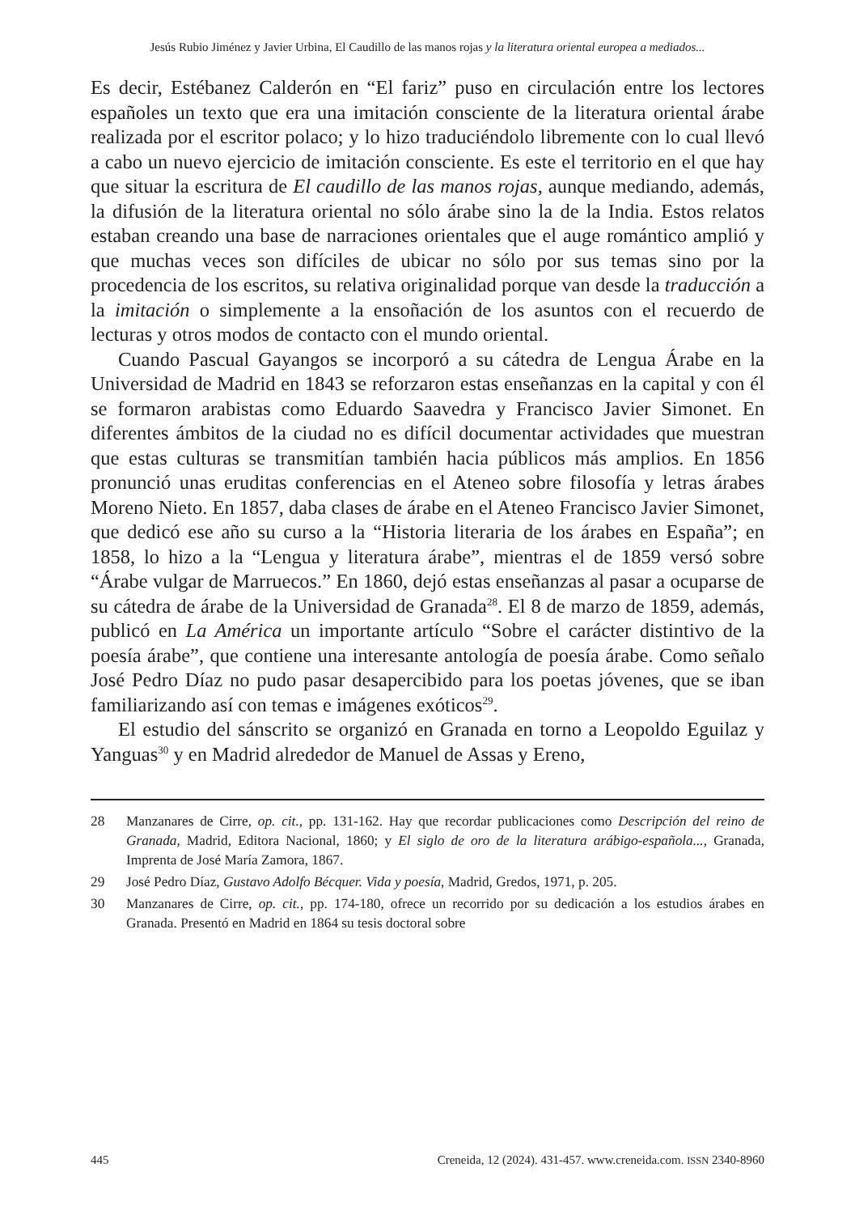Jesús Rubio Jiménez y Javier Urbina, El Caudillo de las manos rojas y la literatura oriental europea a mediados...
Es decir, Estébanez Calderón en “El fariz” puso en circulación entre los lectores españoles un texto que era una imitación consciente de la literatura oriental árabe realizada por el escritor polaco; y lo hizo traduciéndolo libremente con lo cual llevó a cabo un nuevo ejercicio de imitación consciente. Es este el territorio en el que hay que situar la escritura de El caudillo de las manos rojas, aunque mediando, además, la difusión de la literatura oriental no sólo árabe sino la de la India. Estos relatos estaban creando una base de narraciones orientales que el auge romántico amplió y que muchas veces son difíciles de ubicar no sólo por sus temas sino por la procedencia de los escritos, su relativa originalidad porque van desde la traducción a la imitación o simplemente a la ensoñación de los asuntos con el recuerdo de lecturas y otros modos de contacto con el mundo oriental.
Cuando Pascual Gayangos se incorporó a su cátedra de Lengua Árabe en la Universidad de Madrid en 1843 se reforzaron estas enseñanzas en la capital y con él se formaron arabistas como Eduardo Saavedra y Francisco Javier Simonet. En diferentes ámbitos de la ciudad no es difícil documentar actividades que muestran que estas culturas se transmitían también hacia públicos más amplios. En 1856 pronunció unas eruditas conferencias en el Ateneo sobre filosofía y letras árabes Moreno Nieto. En 1857, daba clases de árabe en el Ateneo Francisco Javier Simonet, que dedicó ese año su curso a la “Historia literaria de los árabes en España”; en 1858, lo hizo a la “Lengua y literatura árabe”, mientras el de 1859 versó sobre “Árabe vulgar de Marruecos.” En 1860, dejó estas enseñanzas al pasar a ocuparse de su cátedra de árabe de la Universidad de Granada<sup>28</sup>. El 8 de marzo de 1859, además, publicó en La América un importante artículo “Sobre el carácter distintivo de la poesía árabe”, que contiene una interesante antología de poesía árabe. Como señalo José Pedro Díaz no pudo pasar desapercibido para los poetas jóvenes, que se iban familiarizando así con temas e imágenes exóticos<sup>29</sup>.
El estudio del sánscrito se organizó en Granada en torno a Leopoldo Eguilaz y Yanguas<sup>30</sup> y en Madrid alrededor de Manuel de Assas y Ereno,
28 Manzanares de Cirre, op. cit., pp. 131-162. Hay que recordar publicaciones como Descripción del reino de Granada, Madrid, Editora Nacional, 1860; y El siglo de oro de la literatura arábigo-española..., Granada, Imprenta de José María Zamora, 1867.
29 José Pedro Díaz, Gustavo Adolfo Bécquer. Vida y poesía, Madrid, Gredos, 1971, p. 205.
30 Manzanares de Cirre, op. cit., pp. 174-180, ofrece un recorrido por su dedicación a los estudios árabes en Granada. Presentó en Madrid en 1864 su tesis doctoral sobre
445 Creneida, 12 (2024). 431-457. www.creneida.com. ISSN 2340-8960